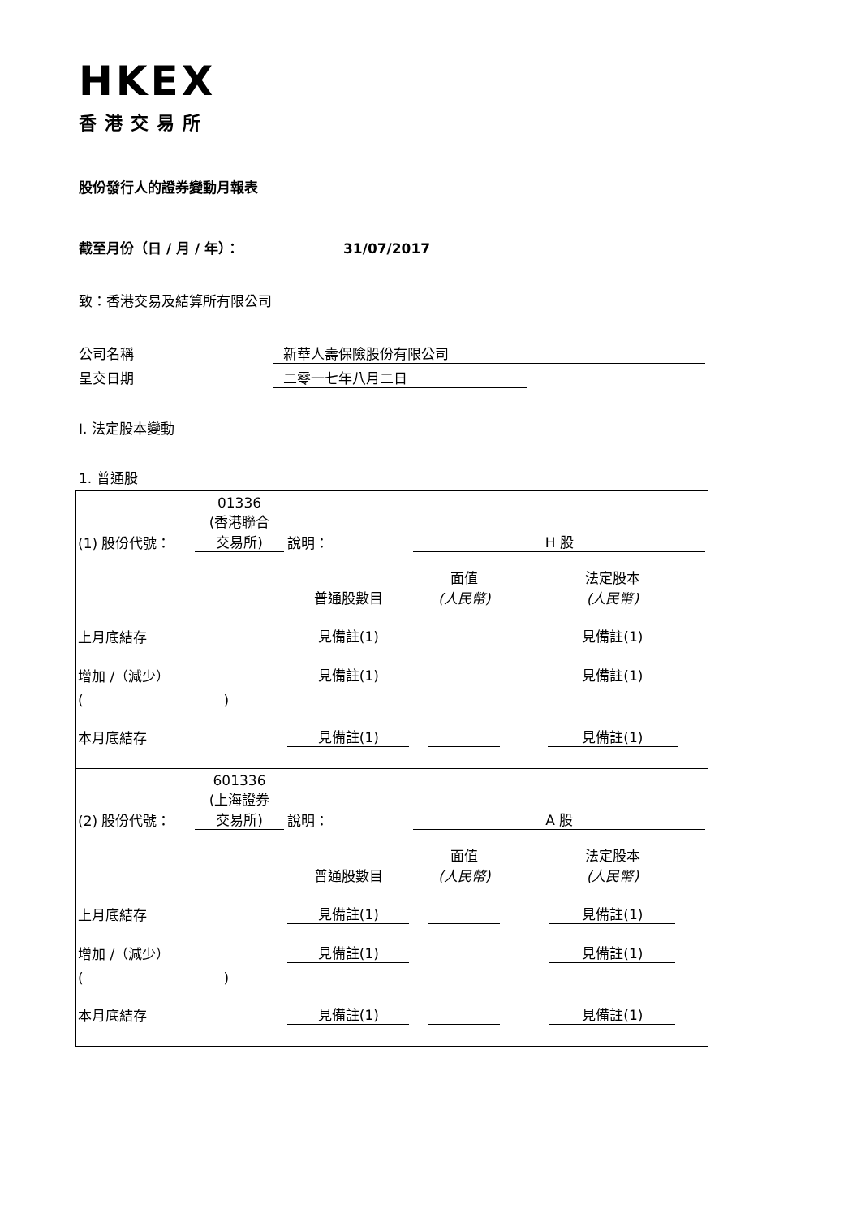HKEX
香港交易所
股份發行人的證券變動月報表
截至月份（日 / 月 / 年）： 31/07/2017
致：香港交易及結算所有限公司
公司名稱 新華人壽保險股份有限公司
呈交日期 二零一七年八月二日
I. 法定股本變動
1. 普通股
| (1) 股份代號： | 01336 (香港聯合 交易所) | 說明： | | H 股 | |
| | | | 普通股數目 | 面值 (人民幣) | 法定股本 (人民幣) |
| 上月底結存 | | | 見備註(1) | | 見備註(1) |
| 增加 /（減少） | | | 見備註(1) | | 見備註(1) |
| ( ) | | | | | |
| 本月底結存 | | | 見備註(1) | | 見備註(1) |
| (2) 股份代號： | 601336 (上海證券 交易所) | 說明： | | A 股 | |
| | | | 普通股數目 | 面值 (人民幣) | 法定股本 (人民幣) |
| 上月底結存 | | | 見備註(1) | | 見備註(1) |
| 增加 /（減少） | | | 見備註(1) | | 見備註(1) |
| ( ) | | | | | |
| 本月底結存 | | | 見備註(1) | | 見備註(1) |